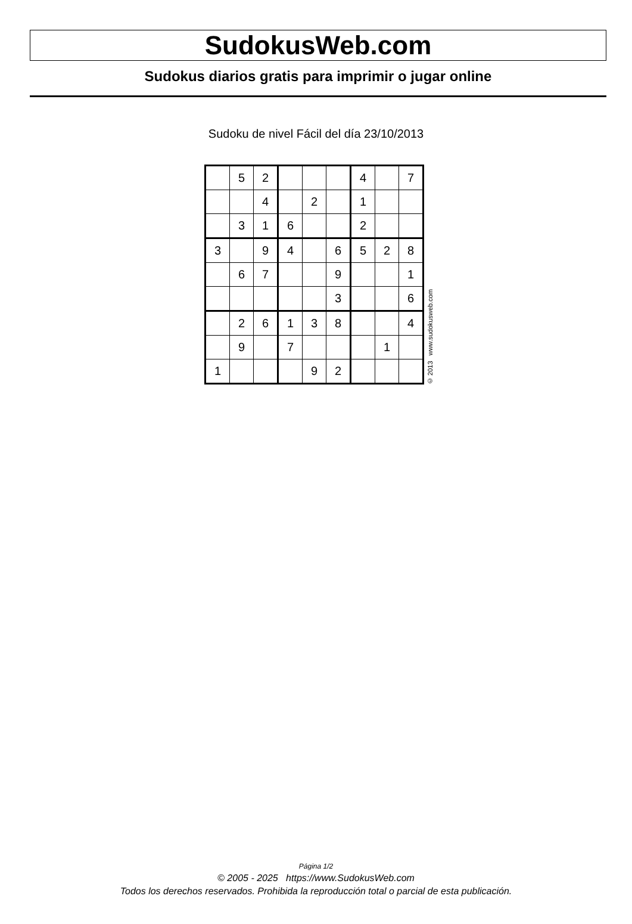SudokusWeb.com
Sudokus diarios gratis para imprimir o jugar online
Sudoku de nivel Fácil del día 23/10/2013
| | 5 | 2 | | | | 4 | | 7 |
| | | 4 | | 2 | | 1 | | |
| | 3 | 1 | 6 | | | 2 | | |
| 3 | | 9 | 4 | | 6 | 5 | 2 | 8 |
| | 6 | 7 | | | 9 | | | 1 |
| | | | | | 3 | | | 6 |
| | 2 | 6 | 1 | 3 | 8 | | | 4 |
| | 9 | | 7 | | | | 1 | |
| 1 | | | | 9 | 2 | | | |
© 2013 www.sudokusweb.com
Página 1/2
© 2005 - 2025 https://www.SudokusWeb.com
Todos los derechos reservados. Prohibida la reproducción total o parcial de esta publicación.